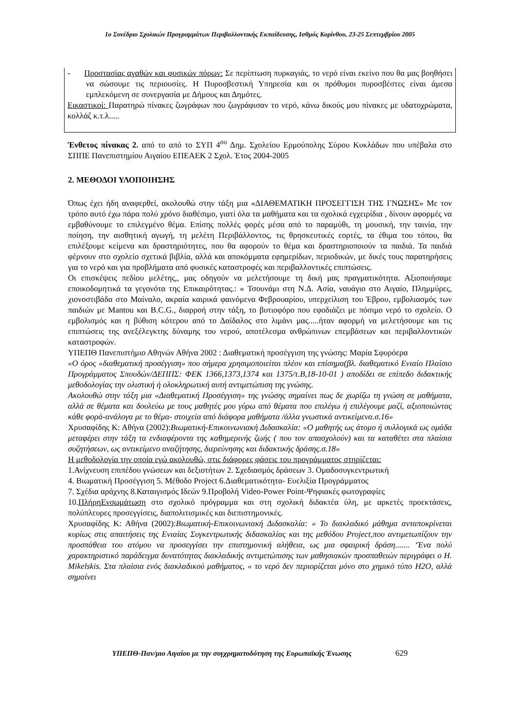1ο Συνέδριο Σχολικών Προγραμμάτων Περιβαλλοντικής Εκπαίδευσης, Ισθμός Κορίνθου, 23-25 Σεπτεμβρίου 2005
- Προστασίας αγαθών και φυσικών πόρων: Σε περίπτωση πυρκαγιάς, το νερό είναι εκείνο που θα μας βοηθήσει να σώσουμε τις περιουσίες. Η Πυροσβεστική Υπηρεσία και οι πρόθυμοι πυροσβέστες είναι άμεσα εμπλεκόμενη σε συνεργασία με Δήμους και Δημότες.
Εικαστικοί: Παρατηρώ πίνακες ζωγράφων που ζωγράφισαν το νερό, κάνω δικούς μου πίνακες με υδατοχρώματα, κολλάζ κ.τ.λ.....
Ένθετος πίνακας 2. από το από το ΣΥΠ 4<sup>ου</sup> Δημ. Σχολείου Ερμούπολης Σύρου Κυκλάδων που υπέβαλα στο ΣΠΠΕ Πανεπιστημίου Αιγαίου ΕΠΕΑΕΚ 2 Σχολ. Έτος 2004-2005
2. ΜΕΘΟΔΟΙ ΥΛΟΠΟΙΗΣΗΣ
Όπως έχει ήδη αναφερθεί, ακολουθώ στην τάξη μια «ΔΙΑΘΕΜΑΤΙΚΗ ΠΡΟΣΕΓΓΙΣΗ ΤΗΣ ΓΝΩΣΗΣ» Με τον τρόπο αυτό έχω πάρα πολύ χρόνο διαθέσιμο, γιατί όλα τα μαθήματα και τα σχολικά εγχειρίδια , δίνουν αφορμές να εμβαθύνουμε το επιλεγμένο θέμα. Επίσης πολλές φορές μέσα από το παραμύθι, τη μουσική, την ταινία, την ποίηση, την αισθητική αγωγή, τη μελέτη Περιβάλλοντος, τις θρησκευτικές εορτές, τα έθιμα του τόπου, θα επιλέξουμε κείμενα και δραστηριότητες, που θα αφορούν το θέμα και δραστηριοποιούν τα παιδιά. Τα παιδιά φέρνουν στο σχολείο σχετικά βιβλία, αλλά και αποκόμματα εφημερίδων, περιοδικών, με δικές τους παρατηρήσεις για το νερό και για προβλήματα από φυσικές καταστροφές και περιβαλλοντικές επιπτώσεις.
Οι επισκέψεις πεδίου μελέτης,, μας οδηγούν να μελετήσουμε τη δική μας πραγματικότητα. Αξιοποιήσαμε εποικοδομητικά τα γεγονότα της Επικαιρότητας.: « Τσουνάμι στη Ν.Δ. Ασία, ναυάγιο στο Αιγαίο, Πλημμύρες, χιονοστιβάδα στο Μαίναλο, ακραία καιρικά φαινόμενα Φεβρουαρίου, υπερχείλιση του Έβρου, εμβολιασμός των παιδιών με Mantou και B.C.G., διαρροή στην τάξη, το βυτιοφόρο που εφοδιάζει με πόσιμο νερό το σχολείο. Ο εμβολισμός και η βύθιση κότερου από το Δαίδαλος στο λιμάνι μας.....ήταν αφορμή να μελετήσουμε και τις επιπτώσεις της ανεξέλεγκτης δύναμης του νερού, αποτέλεσμα ανθρώπινων επεμβάσεων και περιβαλλοντικών καταστροφών.
ΥΠΕΠΘ Πανεπιστήμιο Αθηνών Αθήνα 2002 : Διαθεματική προσέγγιση της γνώσης: Μαρία Σφυρόερα
«Ο όρος «διαθεματική προσέγγιση» που σήμερα χρησιμοποιείται πλέον και επίσημα(βλ. διαθεματικό Ενιαίο Πλαίσιο Προγράμματος Σπουδών/ΔΕΠΠΣ: ΦΕΚ 1366,1373,1374 και 1375/τ.Β,18-10-01 ) αποδίδει σε επίπεδο διδακτικής μεθοδολογίας την ολιστική ή ολοκληρωτική αυτή αντιμετώπιση της γνώσης.
Ακολουθώ στην τάξη μια «Διαθεματική Προσέγγιση» της γνώσης σημαίνει πως δε χωρίζω τη γνώση σε μαθήματα, αλλά σε θέματα και δουλεύω με τους μαθητές μου γύρω από θέματα που επιλέγω ή επιλέγουμε μαζί, αξιοποιώντας κάθε φορά-ανάλογα με το θέμα- στοιχεία από διάφορα μαθήματα /άλλα γνωστικά αντικείμενα.σ.16»
Χρυσαφίδης Κ: Αθήνα (2002):Βιωματική-Επικοινωνιακή Διδασκαλία: «Ο μαθητής ως άτομο ή συλλογικά ως ομάδα μεταφέρει στην τάξη τα ενδιαφέροντα της καθημερινής ζωής ( που τον απασχολούν) και τα καταθέτει στα πλαίσια συζητήσεων, ως αντικείμενο αναζήτησης, διερεύνησης και διδακτικής δράσης.σ.18»
Η μεθοδολογία την οποία εγώ ακολουθώ, στις διάφορες φάσεις του προγράμματος στηρίζεται:
1.Ανίχνευση επιπέδου γνώσεων και δεξιοτήτων 2. Σχεδιασμός δράσεων 3. Ομαδοσυγκεντρωτική
4. Βιωματική Προσέγγιση 5. Μέθοδο Project 6.Διαθεματικότητα- Ευελιξία Προγράμματος
7. Σχέδια αράχνης 8.Καταιγισμός Ιδεών 9.Προβολή Video-Power Point-Ψηφιακές φωτογραφίες
10.ΠλήρηΕνσωμάτωση στο σχολικό πρόγραμμα και στη σχολική διδακτέα ύλη, με αρκετές προεκτάσεις, πολύπλευρες προσεγγίσεις, διαπολιτισμικές και διεπιστημονικές.
Χρυσαφίδης Κ: Αθήνα (2002):Βιωματική-Επικοινωνιακή Διδασκαλία: « Το διακλαδικό μάθημα ανταποκρίνεται κυρίως στις απαιτήσεις της Ενιαίας Συγκεντρωτικής διδασκαλίας και της μεθόδου Project,που αντιμετωπίζουν την προσπάθεια του ατόμου να προσεγγίσει την επιστημονική αλήθεια, ως μια σφαιρική δράση....... ‘Ένα πολύ χαρακτηριστικό παράδειγμα δυνατότητας διακλαδικής αντιμετώπισης των μαθησιακών προσπαθειών περιγράφει ο H. Mikelskis. Στα πλαίσια ενός διακλαδικού μαθήματος, « το νερό δεν περιορίζεται μόνο στο χημικό τύπο Η2Ο, αλλά σημαίνει
ΥΠΕΠΘ-Παν/μιο Αιγαίου με την συγχρηματοδότηση της Ευρωπαϊκής Ένωσης 629